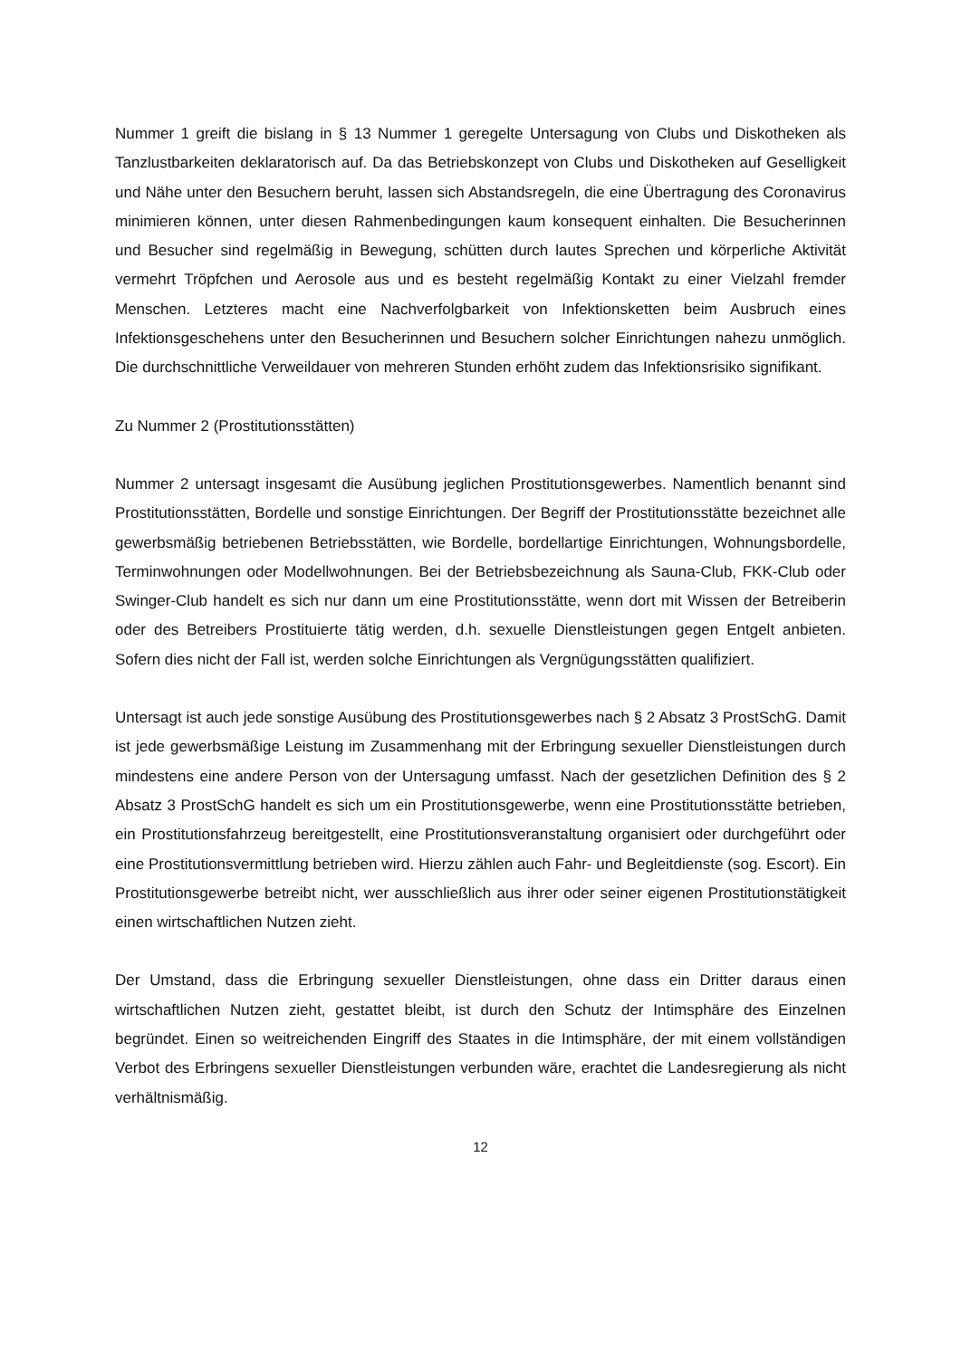Nummer 1 greift die bislang in § 13 Nummer 1 geregelte Untersagung von Clubs und Diskotheken als Tanzlustbarkeiten deklaratorisch auf. Da das Betriebskonzept von Clubs und Diskotheken auf Geselligkeit und Nähe unter den Besuchern beruht, lassen sich Abstandsregeln, die eine Übertragung des Coronavirus minimieren können, unter diesen Rahmenbedingungen kaum konsequent einhalten. Die Besucherinnen und Besucher sind regelmäßig in Bewegung, schütten durch lautes Sprechen und körperliche Aktivität vermehrt Tröpfchen und Aerosole aus und es besteht regelmäßig Kontakt zu einer Vielzahl fremder Menschen. Letzteres macht eine Nachverfolgbarkeit von Infektionsketten beim Ausbruch eines Infektionsgeschehens unter den Besucherinnen und Besuchern solcher Einrichtungen nahezu unmöglich. Die durchschnittliche Verweildauer von mehreren Stunden erhöht zudem das Infektionsrisiko signifikant.
Zu Nummer 2 (Prostitutionsstätten)
Nummer 2 untersagt insgesamt die Ausübung jeglichen Prostitutionsgewerbes. Namentlich benannt sind Prostitutionsstätten, Bordelle und sonstige Einrichtungen. Der Begriff der Prostitutionsstätte bezeichnet alle gewerbsmäßig betriebenen Betriebsstätten, wie Bordelle, bordellartige Einrichtungen, Wohnungsbordelle, Terminwohnungen oder Modellwohnungen. Bei der Betriebsbezeichnung als Sauna-Club, FKK-Club oder Swinger-Club handelt es sich nur dann um eine Prostitutionsstätte, wenn dort mit Wissen der Betreiberin oder des Betreibers Prostituierte tätig werden, d.h. sexuelle Dienstleistungen gegen Entgelt anbieten. Sofern dies nicht der Fall ist, werden solche Einrichtungen als Vergnügungsstätten qualifiziert.
Untersagt ist auch jede sonstige Ausübung des Prostitutionsgewerbes nach § 2 Absatz 3 ProstSchG. Damit ist jede gewerbsmäßige Leistung im Zusammenhang mit der Erbringung sexueller Dienstleistungen durch mindestens eine andere Person von der Untersagung umfasst. Nach der gesetzlichen Definition des § 2 Absatz 3 ProstSchG handelt es sich um ein Prostitutionsgewerbe, wenn eine Prostitutionsstätte betrieben, ein Prostitutionsfahrzeug bereitgestellt, eine Prostitutionsveranstaltung organisiert oder durchgeführt oder eine Prostitutionsvermittlung betrieben wird. Hierzu zählen auch Fahr- und Begleitdienste (sog. Escort). Ein Prostitutionsgewerbe betreibt nicht, wer ausschließlich aus ihrer oder seiner eigenen Prostitutionstätigkeit einen wirtschaftlichen Nutzen zieht.
Der Umstand, dass die Erbringung sexueller Dienstleistungen, ohne dass ein Dritter daraus einen wirtschaftlichen Nutzen zieht, gestattet bleibt, ist durch den Schutz der Intimsphäre des Einzelnen begründet. Einen so weitreichenden Eingriff des Staates in die Intimsphäre, der mit einem vollständigen Verbot des Erbringens sexueller Dienstleistungen verbunden wäre, erachtet die Landesregierung als nicht verhältnismäßig.
12